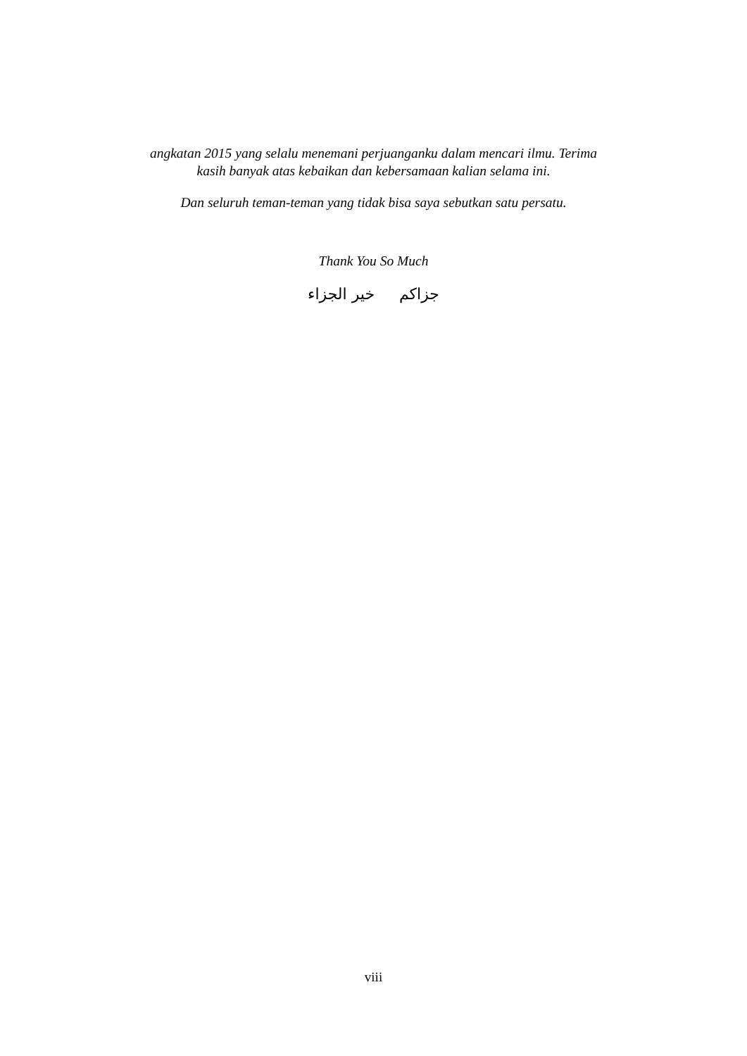angkatan 2015 yang selalu menemani perjuanganku dalam mencari ilmu. Terima
kasih banyak atas kebaikan dan kebersamaan kalian selama ini.
Dan seluruh teman-teman yang tidak bisa saya sebutkan satu persatu.
Thank You So Much
جزاكم خير الجزاء
viii